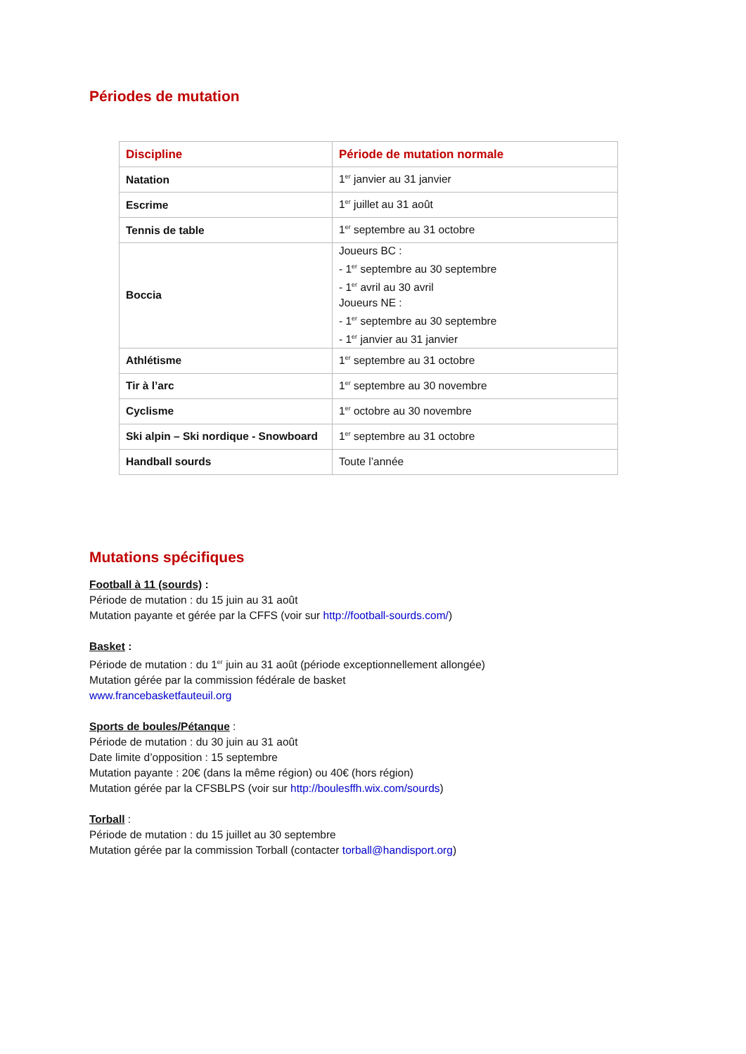Périodes de mutation
| Discipline | Période de mutation normale |
| --- | --- |
| Natation | 1<sup>er</sup> janvier au 31 janvier |
| Escrime | 1<sup>er</sup> juillet au 31 août |
| Tennis de table | 1<sup>er</sup> septembre au 31 octobre |
| Boccia | Joueurs BC : - 1<sup>er</sup> septembre au 30 septembre - 1<sup>er</sup> avril au 30 avril Joueurs NE : - 1<sup>er</sup> septembre au 30 septembre - 1<sup>er</sup> janvier au 31 janvier |
| Athlétisme | 1<sup>er</sup> septembre au 31 octobre |
| Tir à l’arc | 1<sup>er</sup> septembre au 30 novembre |
| Cyclisme | 1<sup>er</sup> octobre au 30 novembre |
| Ski alpin – Ski nordique - Snowboard | 1<sup>er</sup> septembre au 31 octobre |
| Handball sourds | Toute l’année |
Mutations spécifiques
Football à 11 (sourds) :
Période de mutation : du 15 juin au 31 août
Mutation payante et gérée par la CFFS (voir sur http://football-sourds.com/)
Basket :
Période de mutation : du 1<sup>er</sup> juin au 31 août (période exceptionnellement allongée)
Mutation gérée par la commission fédérale de basket
www.francebasketfauteuil.org
Sports de boules/Pétanque :
Période de mutation : du 30 juin au 31 août
Date limite d’opposition : 15 septembre
Mutation payante : 20€ (dans la même région) ou 40€ (hors région)
Mutation gérée par la CFSBLPS (voir sur http://boulesffh.wix.com/sourds)
Torball :
Période de mutation : du 15 juillet au 30 septembre
Mutation gérée par la commission Torball (contacter torball@handisport.org)